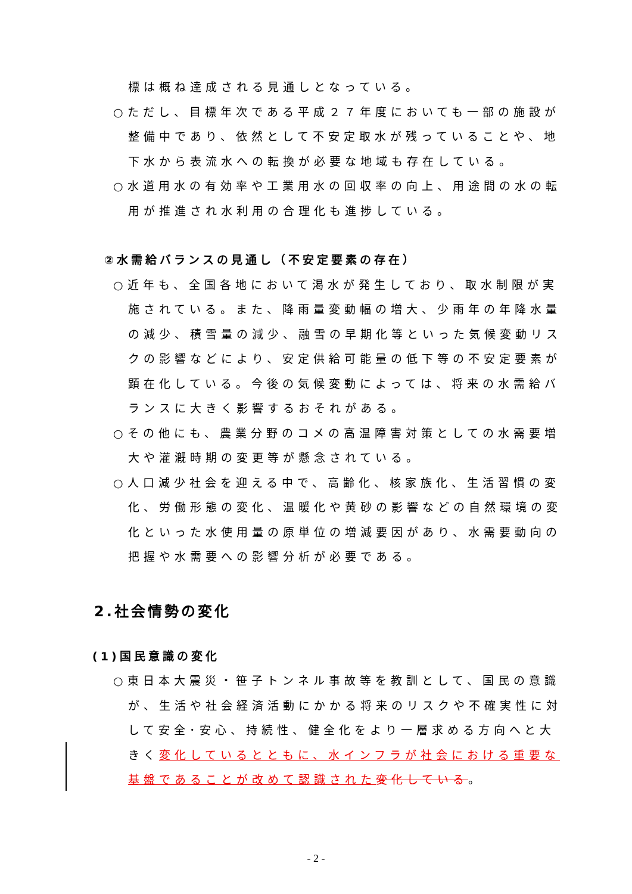標は概ね達成される見通しとなっている。
○ただし、目標年次である平成２７年度においても一部の施設が
整備中であり、依然として不安定取水が残っていることや、地
下水から表流水への転換が必要な地域も存在している。
○水道用水の有効率や工業用水の回収率の向上、用途間の水の転
用が推進され水利用の合理化も進捗している。
②水需給バランスの見通し（不安定要素の存在）
○近年も、全国各地において渇水が発生しており、取水制限が実
施されている。また、降雨量変動幅の増大、少雨年の年降水量
の減少、積雪量の減少、融雪の早期化等といった気候変動リス
クの影響などにより、安定供給可能量の低下等の不安定要素が
顕在化している。今後の気候変動によっては、将来の水需給バ
ランスに大きく影響するおそれがある。
○その他にも、農業分野のコメの高温障害対策としての水需要増
大や灌漑時期の変更等が懸念されている。
○人口減少社会を迎える中で、高齢化、核家族化、生活習慣の変
化、労働形態の変化、温暖化や黄砂の影響などの自然環境の変
化といった水使用量の原単位の増減要因があり、水需要動向の
把握や水需要への影響分析が必要である。
2.社会情勢の変化
(1)国民意識の変化
○東日本大震災・笹子トンネル事故等を教訓として、国民の意識
が、生活や社会経済活動にかかる将来のリスクや不確実性に対
して安全･安心、持続性、健全化をより一層求める方向へと大
きく変化しているとともに、水インフラが社会における重要な
基盤であることが改めて認識された 変化している。
- 2 -